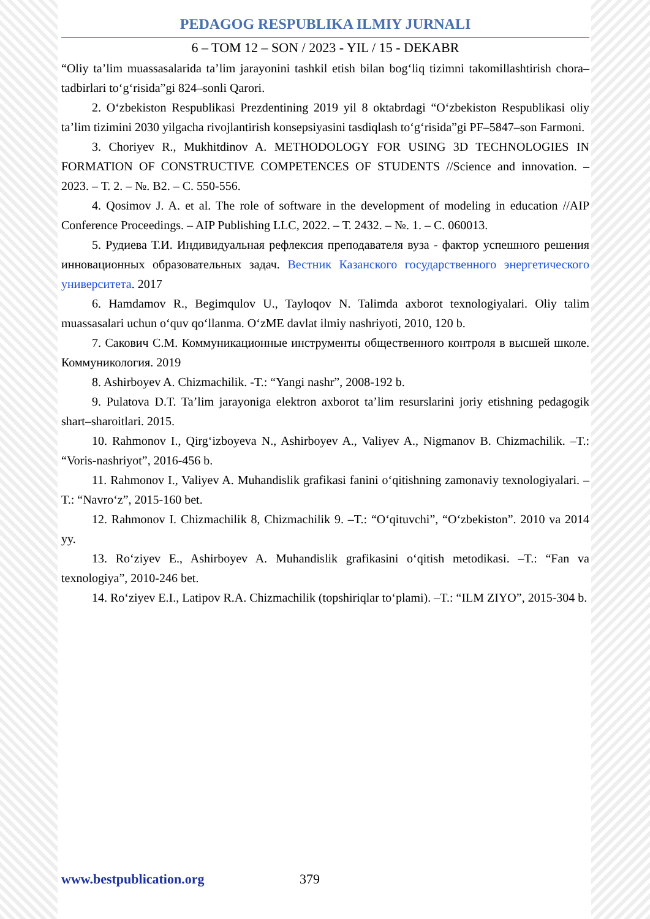PEDAGOG RESPUBLIKA ILMIY JURNALI
6 – TOM 12 – SON / 2023 - YIL / 15 - DEKABR
“Oliy ta’lim muassasalarida ta’lim jarayonini tashkil etish bilan bog‘liq tizimni takomillashtirish chora–tadbirlari to‘g‘risida”gi 824–sonli Qarori.
2. O‘zbekiston Respublikasi Prezdentining 2019 yil 8 oktabrdagi “O‘zbekiston Respublikasi oliy ta’lim tizimini 2030 yilgacha rivojlantirish konsepsiyasini tasdiqlash to‘g‘risida”gi PF–5847–son Farmoni.
3. Choriyev R., Mukhitdinov A. METHODOLOGY FOR USING 3D TECHNOLOGIES IN FORMATION OF CONSTRUCTIVE COMPETENCES OF STUDENTS //Science and innovation. – 2023. – Т. 2. – №. B2. – С. 550-556.
4. Qosimov J. A. et al. The role of software in the development of modeling in education //AIP Conference Proceedings. – AIP Publishing LLC, 2022. – Т. 2432. – №. 1. – С. 060013.
5. Рудиева Т.И. Индивидуальная рефлексия преподавателя вуза - фактор успешного решения инновационных образовательных задач. Вестник Казанского государственного энергетического университета. 2017
6. Hamdamov R., Begimqulov U., Tayloqov N. Talimda axborot texnologiyalari. Oliy talim muassasalari uchun o‘quv qo‘llanma. O‘zME davlat ilmiy nashriyoti, 2010, 120 b.
7. Сакович С.М. Коммуникационные инструменты общественного контроля в высшей школе. Коммуникология. 2019
8. Ashirboyev A. Chizmachilik. -T.: “Yangi nashr”, 2008-192 b.
9. Pulatova D.T. Ta’lim jarayoniga elektron axborot ta’lim resurslarini joriy etishning pedagogik shart–sharoitlari. 2015.
10. Rahmonov I., Qirg‘izboyeva N., Ashirboyev A., Valiyev A., Nigmanov B. Chizmachilik. –T.: “Voris-nashriyot”, 2016-456 b.
11. Rahmonov I., Valiyev A. Muhandislik grafikasi fanini o‘qitishning zamonaviy texnologiyalari. –T.: “Navro‘z”, 2015-160 bet.
12. Rahmonov I. Chizmachilik 8, Chizmachilik 9. –T.: “O‘qituvchi”, “O‘zbekiston”. 2010 va 2014 yy.
13. Ro‘ziyev E., Ashirboyev A. Muhandislik grafikasini o‘qitish metodikasi. –T.: “Fan va texnologiya”, 2010-246 bet.
14. Ro‘ziyev E.I., Latipov R.A. Chizmachilik (topshiriqlar to‘plami). –T.: “ILM ZIYO”, 2015-304 b.
www.bestpublication.org 379